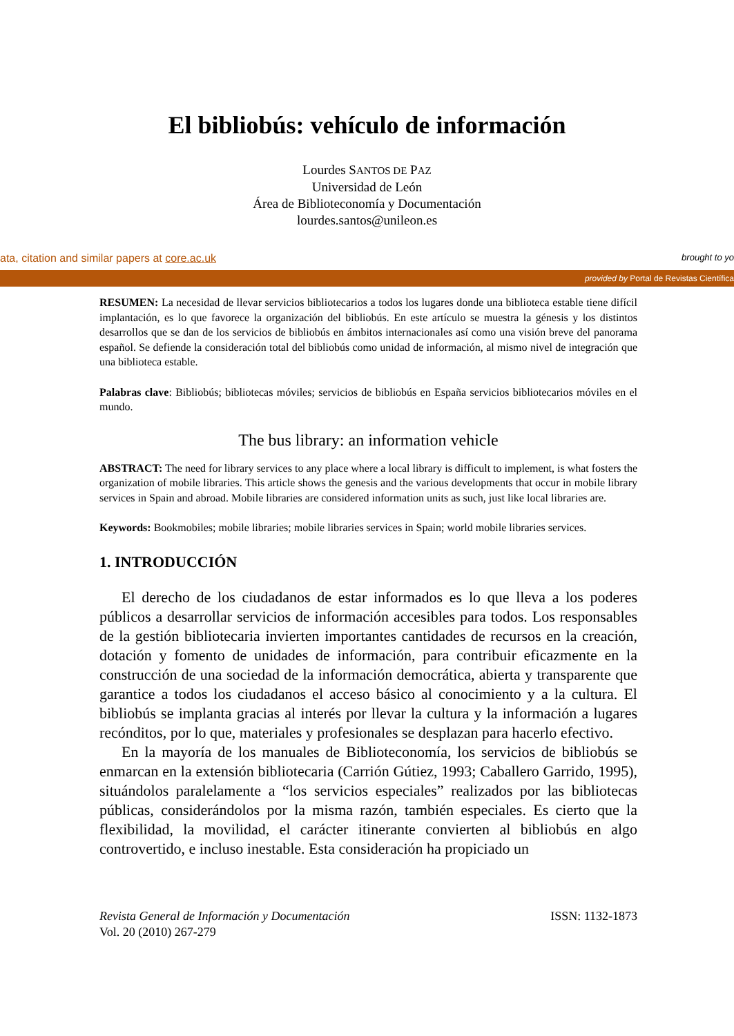El bibliobús: vehículo de información
Lourdes SANTOS DE PAZ
Universidad de León
Área de Biblioteconomía y Documentación
lourdes.santos@unileon.es
ata, citation and similar papers at core.ac.uk brought to yo
provided by Portal de Revistas Científica
RESUMEN: La necesidad de llevar servicios bibliotecarios a todos los lugares donde una biblioteca estable tiene difícil implantación, es lo que favorece la organización del bibliobús. En este artículo se muestra la génesis y los distintos desarrollos que se dan de los servicios de bibliobús en ámbitos internacionales así como una visión breve del panorama español. Se defiende la consideración total del bibliobús como unidad de información, al mismo nivel de integración que una biblioteca estable.
Palabras clave: Bibliobús; bibliotecas móviles; servicios de bibliobús en España servicios bibliotecarios móviles en el mundo.
The bus library: an information vehicle
ABSTRACT: The need for library services to any place where a local library is difficult to implement, is what fosters the organization of mobile libraries. This article shows the genesis and the various developments that occur in mobile library services in Spain and abroad. Mobile libraries are considered information units as such, just like local libraries are.
Keywords: Bookmobiles; mobile libraries; mobile libraries services in Spain; world mobile libraries services.
1. INTRODUCCIÓN
El derecho de los ciudadanos de estar informados es lo que lleva a los poderes públicos a desarrollar servicios de información accesibles para todos. Los responsables de la gestión bibliotecaria invierten importantes cantidades de recursos en la creación, dotación y fomento de unidades de información, para contribuir eficazmente en la construcción de una sociedad de la información democrática, abierta y transparente que garantice a todos los ciudadanos el acceso básico al conocimiento y a la cultura. El bibliobús se implanta gracias al interés por llevar la cultura y la información a lugares recónditos, por lo que, materiales y profesionales se desplazan para hacerlo efectivo.
En la mayoría de los manuales de Biblioteconomía, los servicios de bibliobús se enmarcan en la extensión bibliotecaria (Carrión Gútiez, 1993; Caballero Garrido, 1995), situándolos paralelamente a “los servicios especiales” realizados por las bibliotecas públicas, considerándolos por la misma razón, también especiales. Es cierto que la flexibilidad, la movilidad, el carácter itinerante convierten al bibliobús en algo controvertido, e incluso inestable. Esta consideración ha propiciado un
Revista General de Información y Documentación
Vol. 20 (2010) 267-279 ISSN: 1132-1873